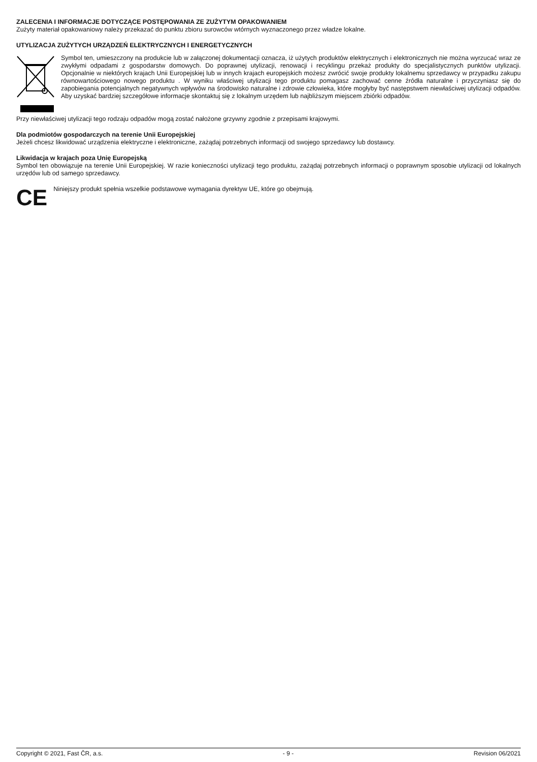ZALECENIA I INFORMACJE DOTYCZĄCE POSTĘPOWANIA ZE ZUŻYTYM OPAKOWANIEM
Zużyty materiał opakowaniowy należy przekazać do punktu zbioru surowców wtórnych wyznaczonego przez władze lokalne.
UTYLIZACJA ZUŻYTYCH URZĄDZEŃ ELEKTRYCZNYCH I ENERGETYCZNYCH
Symbol ten, umieszczony na produkcie lub w załączonej dokumentacji oznacza, iż użytych produktów elektrycznych i elektronicznych nie można wyrzucać wraz ze zwykłymi odpadami z gospodarstw domowych. Do poprawnej utylizacji, renowacji i recyklingu przekaż produkty do specjalistycznych punktów utylizacji. Opcjonalnie w niektórych krajach Unii Europejskiej lub w innych krajach europejskich możesz zwrócić swoje produkty lokalnemu sprzedawcy w przypadku zakupu równowartościowego nowego produktu . W wyniku właściwej utylizacji tego produktu pomagasz zachować cenne źródła naturalne i przyczyniasz się do zapobiegania potencjalnych negatywnych wpływów na środowisko naturalne i zdrowie człowieka, które mogłyby być następstwem niewłaściwej utylizacji odpadów. Aby uzyskać bardziej szczegółowe informacje skontaktuj się z lokalnym urzędem lub najbliższym miejscem zbiórki odpadów.
Przy niewłaściwej utylizacji tego rodzaju odpadów mogą zostać nałożone grzywny zgodnie z przepisami krajowymi.
Dla podmiotów gospodarczych na terenie Unii Europejskiej
Jeżeli chcesz likwidować urządzenia elektryczne i elektroniczne, zażądaj potrzebnych informacji od swojego sprzedawcy lub dostawcy.
Likwidacja w krajach poza Unię Europejską
Symbol ten obowiązuje na terenie Unii Europejskiej. W razie konieczności utylizacji tego produktu, zażądaj potrzebnych informacji o poprawnym sposobie utylizacji od lokalnych urzędów lub od samego sprzedawcy.
CE
Niniejszy produkt spełnia wszelkie podstawowe wymagania dyrektyw UE, które go obejmują.
Copyright © 2021, Fast ČR, a.s. - 9 - Revision 06/2021